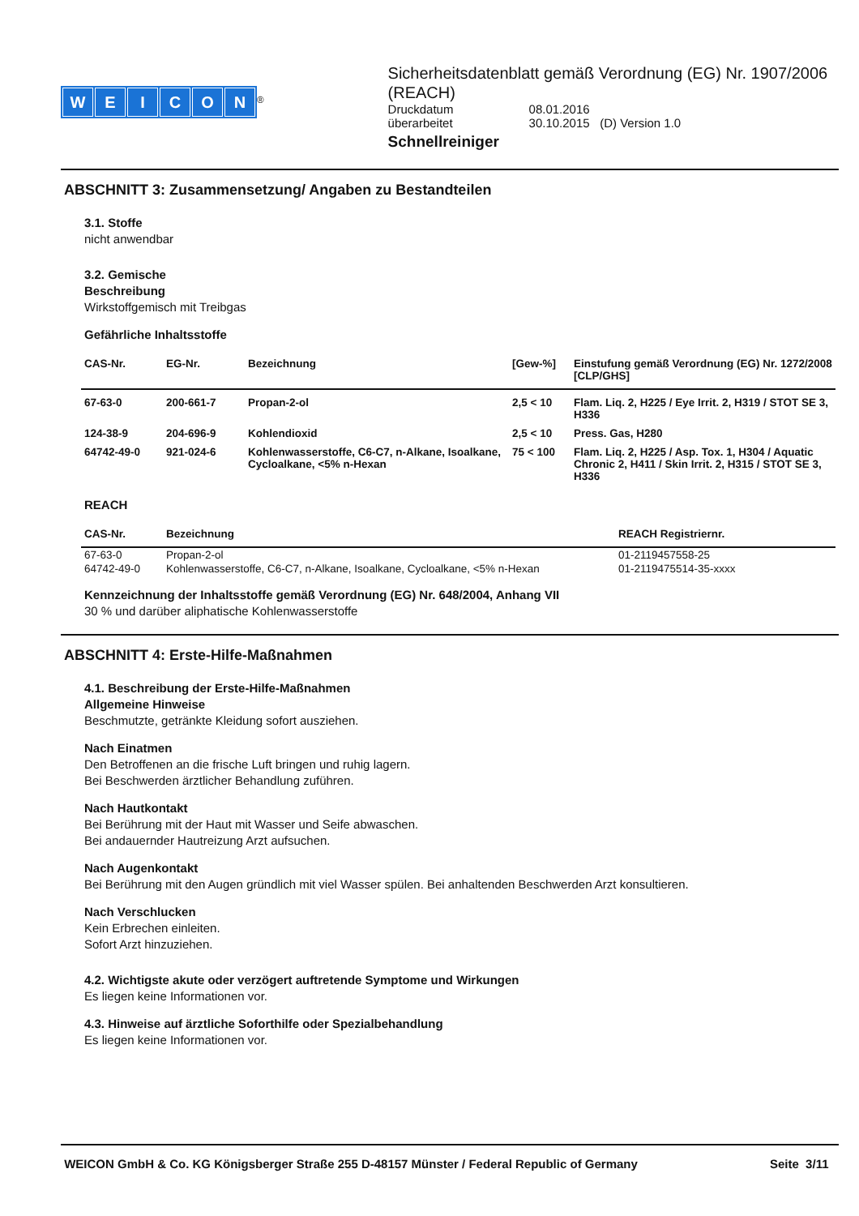WEICON
<sup>®</sup>
Sicherheitsdatenblatt gemäß Verordnung (EG) Nr. 1907/2006 (REACH)
| Druckdatum | 08.01.2016 |
| überarbeitet | 30.10.2015 (D) Version 1.0 |
Schnellreiniger
ABSCHNITT 3: Zusammensetzung/ Angaben zu Bestandteilen
3.1. Stoffe
nicht anwendbar
3.2. Gemische
Beschreibung
Wirkstoffgemisch mit Treibgas
Gefährliche Inhaltsstoffe
| CAS-Nr. | EG-Nr. | Bezeichnung | [Gew-%] | Einstufung gemäß Verordnung (EG) Nr. 1272/2008 [CLP/GHS] |
| --- | --- | --- | --- | --- |
| 67-63-0 | 200-661-7 | Propan-2-ol | 2,5 < 10 | Flam. Liq. 2, H225 / Eye Irrit. 2, H319 / STOT SE 3, H336 |
| 124-38-9 | 204-696-9 | Kohlendioxid | 2,5 < 10 | Press. Gas, H280 |
| 64742-49-0 | 921-024-6 | Kohlenwasserstoffe, C6-C7, n-Alkane, Isoalkane, Cycloalkane, <5% n-Hexan | 75 < 100 | Flam. Liq. 2, H225 / Asp. Tox. 1, H304 / Aquatic Chronic 2, H411 / Skin Irrit. 2, H315 / STOT SE 3, H336 |
REACH
| CAS-Nr. | Bezeichnung | REACH Registriernr. |
| --- | --- | --- |
| 67-63-0 | Propan-2-ol | 01-2119457558-25 |
| 64742-49-0 | Kohlenwasserstoffe, C6-C7, n-Alkane, Isoalkane, Cycloalkane, <5% n-Hexan | 01-2119475514-35-xxxx |
Kennzeichnung der Inhaltsstoffe gemäß Verordnung (EG) Nr. 648/2004, Anhang VII
30 % und darüber aliphatische Kohlenwasserstoffe
ABSCHNITT 4: Erste-Hilfe-Maßnahmen
4.1. Beschreibung der Erste-Hilfe-Maßnahmen
Allgemeine Hinweise
Beschmutzte, getränkte Kleidung sofort ausziehen.
Nach Einatmen
Den Betroffenen an die frische Luft bringen und ruhig lagern.
Bei Beschwerden ärztlicher Behandlung zuführen.
Nach Hautkontakt
Bei Berührung mit der Haut mit Wasser und Seife abwaschen.
Bei andauernder Hautreizung Arzt aufsuchen.
Nach Augenkontakt
Bei Berührung mit den Augen gründlich mit viel Wasser spülen. Bei anhaltenden Beschwerden Arzt konsultieren.
Nach Verschlucken
Kein Erbrechen einleiten.
Sofort Arzt hinzuziehen.
4.2. Wichtigste akute oder verzögert auftretende Symptome und Wirkungen
Es liegen keine Informationen vor.
4.3. Hinweise auf ärztliche Soforthilfe oder Spezialbehandlung
Es liegen keine Informationen vor.
WEICON GmbH & Co. KG Königsberger Straße 255 D-48157 Münster / Federal Republic of Germany Seite 3/11